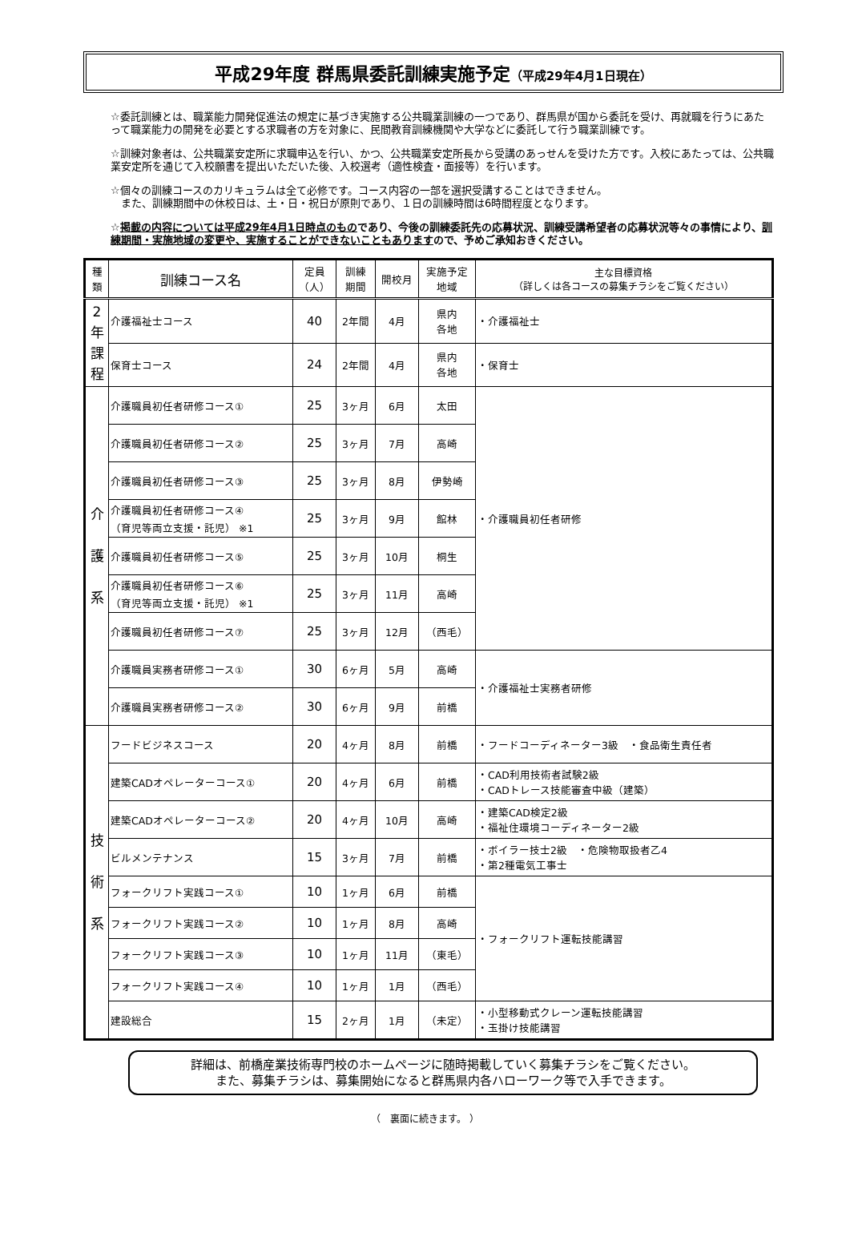平成29年度 群馬県委託訓練実施予定（平成29年4月1日現在）
☆委託訓練とは、職業能力開発促進法の規定に基づき実施する公共職業訓練の一つであり、群馬県が国から委託を受け、再就職を行うにあたって職業能力の開発を必要とする求職者の方を対象に、民間教育訓練機関や大学などに委託して行う職業訓練です。
☆訓練対象者は、公共職業安定所に求職申込を行い、かつ、公共職業安定所長から受講のあっせんを受けた方です。入校にあたっては、公共職業安定所を通じて入校願書を提出いただいた後、入校選考（適性検査・面接等）を行います。
☆個々の訓練コースのカリキュラムは全て必修です。コース内容の一部を選択受講することはできません。
　また、訓練期間中の休校日は、土・日・祝日が原則であり、１日の訓練時間は6時間程度となります。
☆掲載の内容については平成29年4月1日時点のものであり、今後の訓練委託先の応募状況、訓練受講希望者の応募状況等々の事情により、訓練期間・実施地域の変更や、実施することができないこともありますので、予めご承知おきください。
| 種 類 | 訓練コース名 | 定員 （人） | 訓練 期間 | 開校月 | 実施予定 地域 | 主な目標資格 （詳しくは各コースの募集チラシをご覧ください） |
| --- | --- | --- | --- | --- | --- | --- |
| 2 年 課 程 | 介護福祉士コース | 40 | 2年間 | 4月 | 県内 各地 | ・介護福祉士 |
| | 保育士コース | 24 | 2年間 | 4月 | 県内 各地 | ・保育士 |
| 介 護 系 | 介護職員初任者研修コース① | 25 | 3ヶ月 | 6月 | 太田 | ・介護職員初任者研修 |
| | 介護職員初任者研修コース② | 25 | 3ヶ月 | 7月 | 高崎 | |
| | 介護職員初任者研修コース③ | 25 | 3ヶ月 | 8月 | 伊勢崎 | |
| | 介護職員初任者研修コース④ （育児等両立支援・託児） ※1 | 25 | 3ヶ月 | 9月 | 館林 | |
| | 介護職員初任者研修コース⑤ | 25 | 3ヶ月 | 10月 | 桐生 | |
| | 介護職員初任者研修コース⑥ （育児等両立支援・託児） ※1 | 25 | 3ヶ月 | 11月 | 高崎 | |
| | 介護職員初任者研修コース⑦ | 25 | 3ヶ月 | 12月 | （西毛） | |
| | 介護職員実務者研修コース① | 30 | 6ヶ月 | 5月 | 高崎 | ・介護福祉士実務者研修 |
| | 介護職員実務者研修コース② | 30 | 6ヶ月 | 9月 | 前橋 | |
| 技 術 系 | フードビジネスコース | 20 | 4ヶ月 | 8月 | 前橋 | ・フードコーディネーター3級 ・食品衛生責任者 |
| | 建築CADオペレーターコース① | 20 | 4ヶ月 | 6月 | 前橋 | ・CAD利用技術者試験2級 ・CADトレース技能審査中級（建築） |
| | 建築CADオペレーターコース② | 20 | 4ヶ月 | 10月 | 高崎 | ・建築CAD検定2級 ・福祉住環境コーディネーター2級 |
| | ビルメンテナンス | 15 | 3ヶ月 | 7月 | 前橋 | ・ボイラー技士2級 ・危険物取扱者乙4 ・第2種電気工事士 |
| | フォークリフト実践コース① | 10 | 1ヶ月 | 6月 | 前橋 | ・フォークリフト運転技能講習 |
| | フォークリフト実践コース② | 10 | 1ヶ月 | 8月 | 高崎 | |
| | フォークリフト実践コース③ | 10 | 1ヶ月 | 11月 | （東毛） | |
| | フォークリフト実践コース④ | 10 | 1ヶ月 | 1月 | （西毛） | |
| | 建設総合 | 15 | 2ヶ月 | 1月 | （未定） | ・小型移動式クレーン運転技能講習 ・玉掛け技能講習 |
詳細は、前橋産業技術専門校のホームページに随時掲載していく募集チラシをご覧ください。
また、募集チラシは、募集開始になると群馬県内各ハローワーク等で入手できます。
（　裏面に続きます。 ）